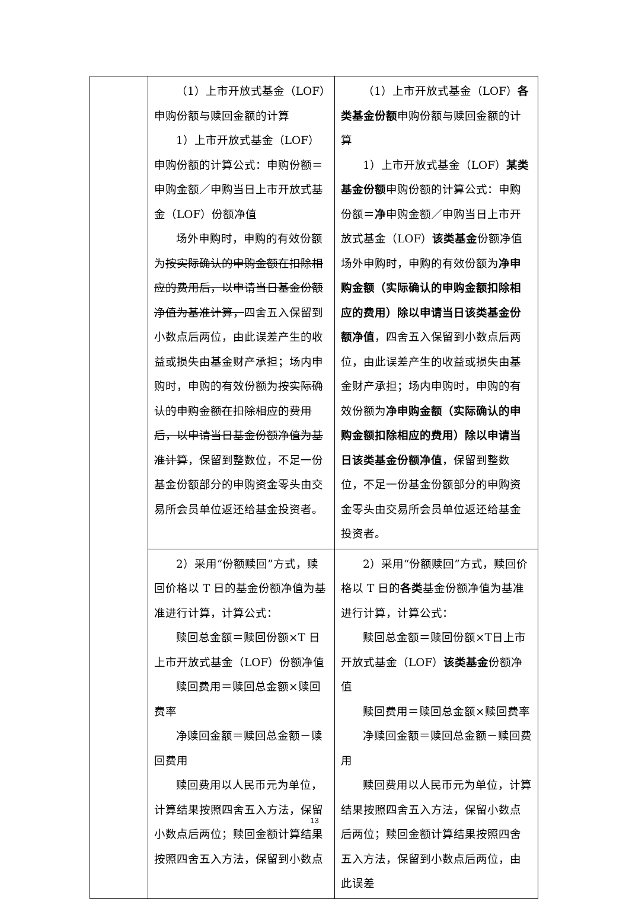| | （1）上市开放式基金（LOF）申购份额与赎回金额的计算 1）上市开放式基金（LOF）申购份额的计算公式：申购份额＝申购金额／申购当日上市开放式基金（LOF）份额净值 场外申购时，申购的有效份额为 按实际确认的申购金额在扣除相应的费用后，以申请当日基金份额净值为基准计算， 四舍五入保留到小数点后两位，由此误差产生的收益或损失由基金财产承担；场内申购时，申购的有效份额为 按实际确认的申购金额在扣除相应的费用后，以申请当日基金份额净值为基准计算 ，保留到整数位，不足一份基金份额部分的申购资金零头由交易所会员单位返还给基金投资者。 | （1）上市开放式基金（LOF） 各类基金份额 申购份额与赎回金额的计算 1）上市开放式基金（LOF） 某类基金份额 申购份额的计算公式：申购份额＝ 净 申购金额／申购当日上市开放式基金（LOF） 该类基金 份额净值 场外申购时，申购的有效份额为 净申购金额（实际确认的申购金额扣除相应的费用）除以申请当日该类基金份额净值 ，四舍五入保留到小数点后两位，由此误差产生的收益或损失由基金财产承担；场内申购时，申购的有效份额为 净申购金额（实际确认的申购金额扣除相应的费用）除以申请当日该类基金份额净值 ，保留到整数位，不足一份基金份额部分的申购资金零头由交易所会员单位返还给基金投资者。 |
| | 2）采用“份额赎回”方式，赎回价格以 T 日的基金份额净值为基准进行计算，计算公式： 赎回总金额＝赎回份额×T 日上市开放式基金（LOF）份额净值 赎回费用＝赎回总金额×赎回费率 净赎回金额＝赎回总金额－赎回费用 赎回费用以人民币元为单位，计算结果按照四舍五入方法，保留小数点后两位；赎回金额计算结果按照四舍五入方法，保留到小数点 | 2）采用“份额赎回”方式，赎回价格以 T 日的 各类 基金份额净值为基准进行计算，计算公式： 赎回总金额＝赎回份额×T日上市开放式基金（LOF） 该类基金 份额净值 赎回费用＝赎回总金额×赎回费率 净赎回金额＝赎回总金额－赎回费用 赎回费用以人民币元为单位，计算结果按照四舍五入方法，保留小数点后两位；赎回金额计算结果按照四舍五入方法，保留到小数点后两位，由此误差 |
13